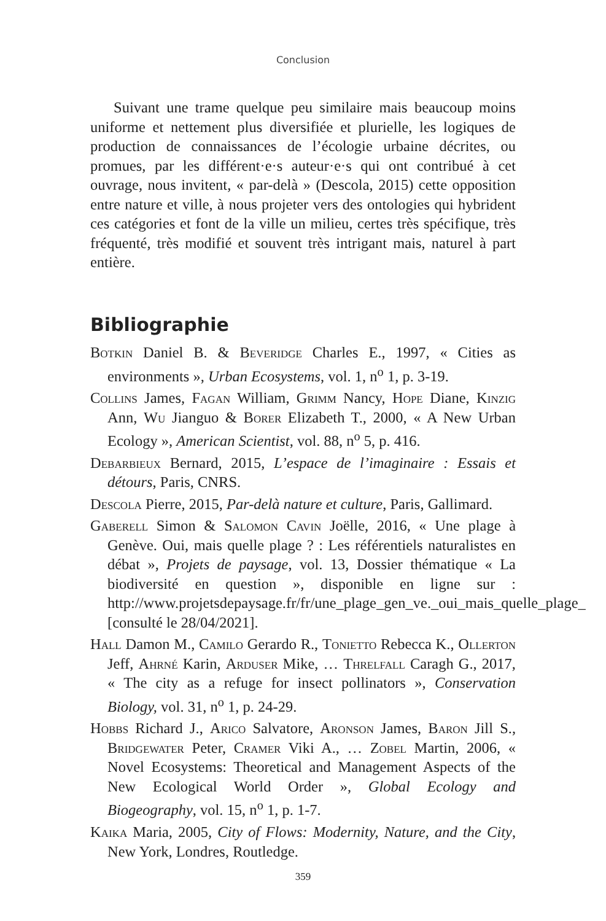Conclusion
Suivant une trame quelque peu similaire mais beaucoup moins uniforme et nettement plus diversifiée et plurielle, les logiques de production de connaissances de l’écologie urbaine décrites, ou promues, par les différent·e·s auteur·e·s qui ont contribué à cet ouvrage, nous invitent, « par-delà » (Descola, 2015) cette opposition entre nature et ville, à nous projeter vers des ontologies qui hybrident ces catégories et font de la ville un milieu, certes très spécifique, très fréquenté, très modifié et souvent très intrigant mais, naturel à part entière.
Bibliographie
Botkin Daniel B. & Beveridge Charles E., 1997, « Cities as environments », Urban Ecosystems, vol. 1, n<sup>o</sup> 1, p. 3-19.
Collins James, Fagan William, Grimm Nancy, Hope Diane, Kinzig Ann, Wu Jianguo & Borer Elizabeth T., 2000, « A New Urban Ecology », American Scientist, vol. 88, n<sup>o</sup> 5, p. 416.
Debarbieux Bernard, 2015, L’espace de l’imaginaire : Essais et détours, Paris, CNRS.
Descola Pierre, 2015, Par-delà nature et culture, Paris, Gallimard.
Gaberell Simon & Salomon Cavin Joëlle, 2016, « Une plage à Genève. Oui, mais quelle plage ? : Les référentiels naturalistes en débat », Projets de paysage, vol. 13, Dossier thématique « La biodiversité en question », disponible en ligne sur : http://www.projetsdepaysage.fr/fr/une_plage_gen_ve._oui_mais_quelle_plage_ [consulté le 28/04/2021].
Hall Damon M., Camilo Gerardo R., Tonietto Rebecca K., Ollerton Jeff, Ahrné Karin, Arduser Mike, … Threlfall Caragh G., 2017, « The city as a refuge for insect pollinators », Conservation Biology, vol. 31, n<sup>o</sup> 1, p. 24-29.
Hobbs Richard J., Arico Salvatore, Aronson James, Baron Jill S., Bridgewater Peter, Cramer Viki A., … Zobel Martin, 2006, « Novel Ecosystems: Theoretical and Management Aspects of the New Ecological World Order », Global Ecology and Biogeography, vol. 15, n<sup>o</sup> 1, p. 1-7.
Kaika Maria, 2005, City of Flows: Modernity, Nature, and the City, New York, Londres, Routledge.
359